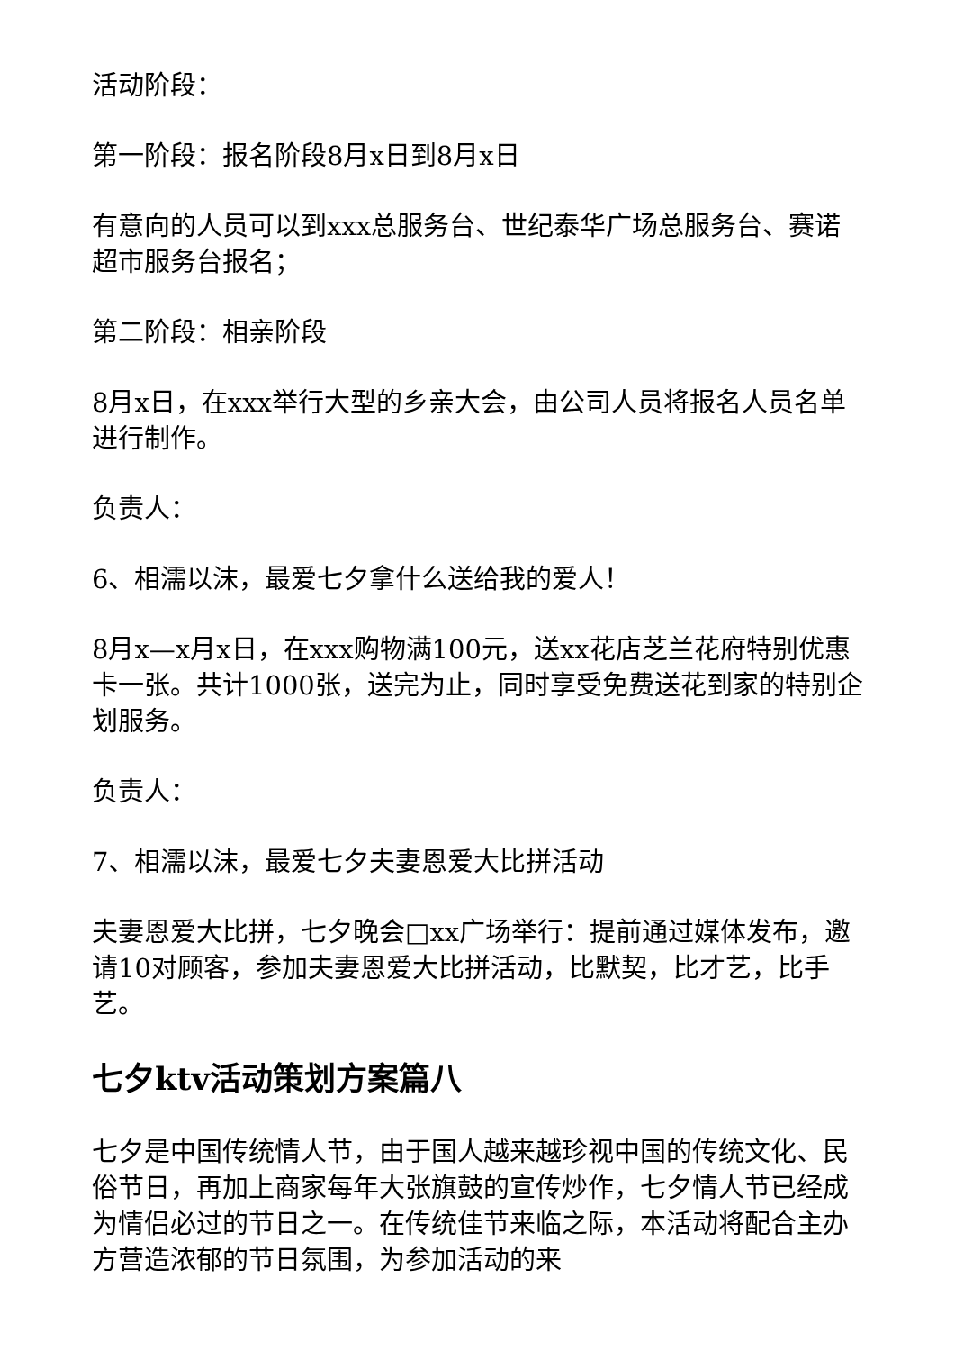活动阶段：
第一阶段：报名阶段8月x日到8月x日
有意向的人员可以到xxx总服务台、世纪泰华广场总服务台、赛诺超市服务台报名；
第二阶段：相亲阶段
8月x日，在xxx举行大型的乡亲大会，由公司人员将报名人员名单进行制作。
负责人：
6、相濡以沫，最爱七夕拿什么送给我的爱人！
8月x—x月x日，在xxx购物满100元，送xx花店芝兰花府特别优惠卡一张。共计1000张，送完为止，同时享受免费送花到家的特别企划服务。
负责人：
7、相濡以沫，最爱七夕夫妻恩爱大比拼活动
夫妻恩爱大比拼，七夕晚会□xx广场举行：提前通过媒体发布，邀请10对顾客，参加夫妻恩爱大比拼活动，比默契，比才艺，比手艺。
七夕ktv活动策划方案篇八
七夕是中国传统情人节，由于国人越来越珍视中国的传统文化、民俗节日，再加上商家每年大张旗鼓的宣传炒作，七夕情人节已经成为情侣必过的节日之一。在传统佳节来临之际，本活动将配合主办方营造浓郁的节日氛围，为参加活动的来